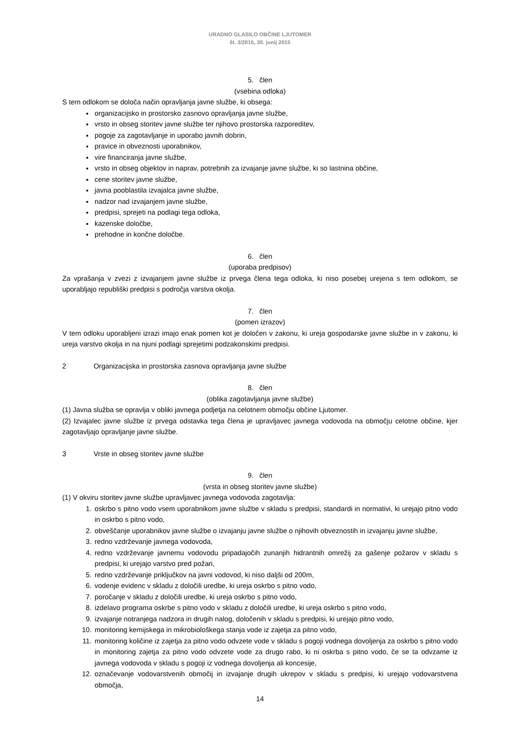URADNO GLASILO OBČINE LJUTOMER
št. 3/2015, 30. junij 2015
5. člen
(vsebina odloka)
S tem odlokom se določa način opravljanja javne službe, ki obsega:
organizacijsko in prostorsko zasnovo opravljanja javne službe,
vrsto in obseg storitev javne službe ter njihovo prostorska razporeditev,
pogoje za zagotavljanje in uporabo javnih dobrin,
pravice in obveznosti uporabnikov,
vire financiranja javne službe,
vrsto in obseg objektov in naprav, potrebnih za izvajanje javne službe, ki so lastnina občine,
cene storitev javne službe,
javna pooblastila izvajalca javne službe,
nadzor nad izvajanjem javne službe,
predpisi, sprejeti na podlagi tega odloka,
kazenske določbe,
prehodne in končne določbe.
6. člen
(uporaba predpisov)
Za vprašanja v zvezi z izvajanjem javne službe iz prvega člena tega odloka, ki niso posebej urejena s tem odlokom, se uporabljajo republiški predpisi s področja varstva okolja.
7. člen
(pomen izrazov)
V tem odloku uporabljeni izrazi imajo enak pomen kot je določen v zakonu, ki ureja gospodarske javne službe in v zakonu, ki ureja varstvo okolja in na njuni podlagi sprejetimi podzakonskimi predpisi.
2 Organizacijska in prostorska zasnova opravljanja javne službe
8. člen
(oblika zagotavljanja javne službe)
(1) Javna služba se opravlja v obliki javnega podjetja na celotnem območju občine Ljutomer.
(2) Izvajalec javne službe iz prvega odstavka tega člena je upravljavec javnega vodovoda na območju celotne občine, kjer zagotavljajo opravljanje javne službe.
3 Vrste in obseg storitev javne službe
9. člen
(vrsta in obseg storitev javne službe)
(1) V okviru storitev javne službe upravljavec javnega vodovoda zagotavlja:
1. oskrbo s pitno vodo vsem uporabnikom javne službe v skladu s predpisi, standardi in normativi, ki urejajo pitno vodo in oskrbo s pitno vodo,
2. obveščanje uporabnikov javne službe o izvajanju javne službe o njihovih obveznostih in izvajanju javne službe,
3. redno vzdrževanje javnega vodovoda,
4. redno vzdrževanje javnemu vodovodu pripadajočih zunanjih hidrantnih omrežij za gašenje požarov v skladu s predpisi, ki urejajo varstvo pred požari,
5. redno vzdrževanje priključkov na javni vodovod, ki niso daljši od 200m,
6. vodenje evidenc v skladu z določili uredbe, ki ureja oskrbo s pitno vodo,
7. poročanje v skladu z določili uredbe, ki ureja oskrbo s pitno vodo,
8. izdelavo programa oskrbe s pitno vodo v skladu z določili uredbe, ki ureja oskrbo s pitno vodo,
9. izvajanje notranjega nadzora in drugih nalog, določenih v skladu s predpisi, ki urejajo pitno vodo,
10. monitoring kemijskega in mikrobiološkega stanja vode iz zajetja za pitno vodo,
11. monitoring količine iz zajetja za pitno vodo odvzete vode v skladu s pogoji vodnega dovoljenja za oskrbo s pitno vodo in monitoring zajetja za pitno vodo odvzete vode za drugo rabo, ki ni oskrba s pitno vodo, če se ta odvzame iz javnega vodovoda v skladu s pogoji iz vodnega dovoljenja ali koncesije,
12. označevanje vodovarstvenih območij in izvajanje drugih ukrepov v skladu s predpisi, ki urejajo vodovarstvena območja,
14